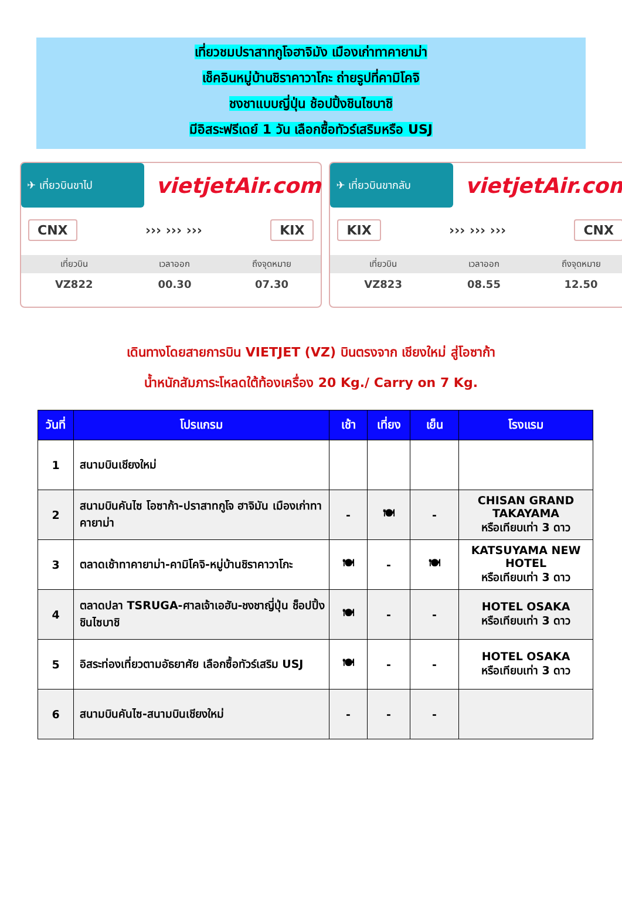เที่ยวชมปราสาทกูโจฮาจิมัง เมืองเก่าทาคายาม่า
เช็คอินหมู่บ้านชิราคาวาโกะ ถ่ายรูปที่คามิโคจิ
ชงชาแบบญี่ปุ่น ช้อปปิ้งชินไซบาชิ
มีอิสระฟรีเดย์ 1 วัน เลือกซื้อทัวร์เสริมหรือ USJ
✈ เที่ยวบินขาไป
vietjetAir.com
CNX ››› ››› ››› KIX
| เที่ยวบิน | เวลาออก | ถึงจุดหมาย |
| --- | --- | --- |
| VZ822 | 00.30 | 07.30 |
✈ เที่ยวบินขากลับ
vietjetAir.com
KIX ››› ››› ››› CNX
| เที่ยวบิน | เวลาออก | ถึงจุดหมาย |
| --- | --- | --- |
| VZ823 | 08.55 | 12.50 |
เดินทางโดยสายการบิน VIETJET (VZ) บินตรงจาก เชียงใหม่ สู่โอซาก้า
น้ำหนักสัมภาระโหลดใต้ท้องเครื่อง 20 Kg./ Carry on 7 Kg.
| วันที่ | โปรแกรม | เช้า | เที่ยง | เย็น | โรงแรม |
| --- | --- | --- | --- | --- | --- |
| 1 | สนามบินเชียงใหม่ | | | | |
| 2 | สนามบินคันไซ โอซาก้า-ปราสาทกูโจ ฮาจิมัน เมืองเก่าทาคายาม่า | - | 🍽 | - | CHISAN GRAND TAKAYAMA หรือเทียบเท่า 3 ดาว |
| 3 | ตลาดเช้าทาคายาม่า-คามิโคจิ-หมู่บ้านชิราคาวาโกะ | 🍽 | - | 🍽 | KATSUYAMA NEW HOTEL หรือเทียบเท่า 3 ดาว |
| 4 | ตลาดปลา TSRUGA-ศาลเจ้าเอฮัน-ชงชาญี่ปุ่น ช็อปปิ้งชินไซบาชิ | 🍽 | - | - | HOTEL OSAKA หรือเทียบเท่า 3 ดาว |
| 5 | อิสระท่องเที่ยวตามอัธยาศัย เลือกซื้อทัวร์เสริม USJ | 🍽 | - | - | HOTEL OSAKA หรือเทียบเท่า 3 ดาว |
| 6 | สนามบินคันไซ-สนามบินเชียงใหม่ | - | - | - | |